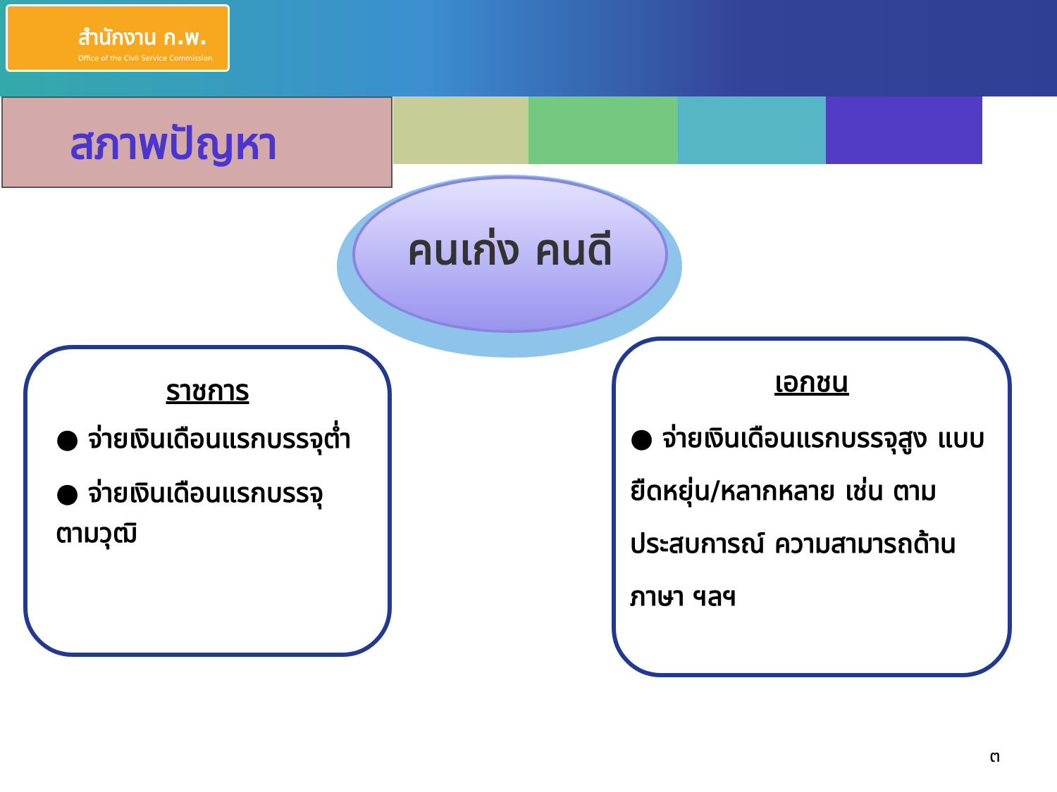สำนักงาน ก.พ.
Office of the Civil Service Commission
สภาพปัญหา
คนเก่ง คนดี
ราชการ
● จ่ายเงินเดือนแรกบรรจุต่ำ
● จ่ายเงินเดือนแรกบรรจุ ตามวุฒิ
เอกชน
● จ่ายเงินเดือนแรกบรรจุสูง แบบยืดหยุ่น/หลากหลาย เช่น ตามประสบการณ์ ความสามารถด้านภาษา ฯลฯ
๓